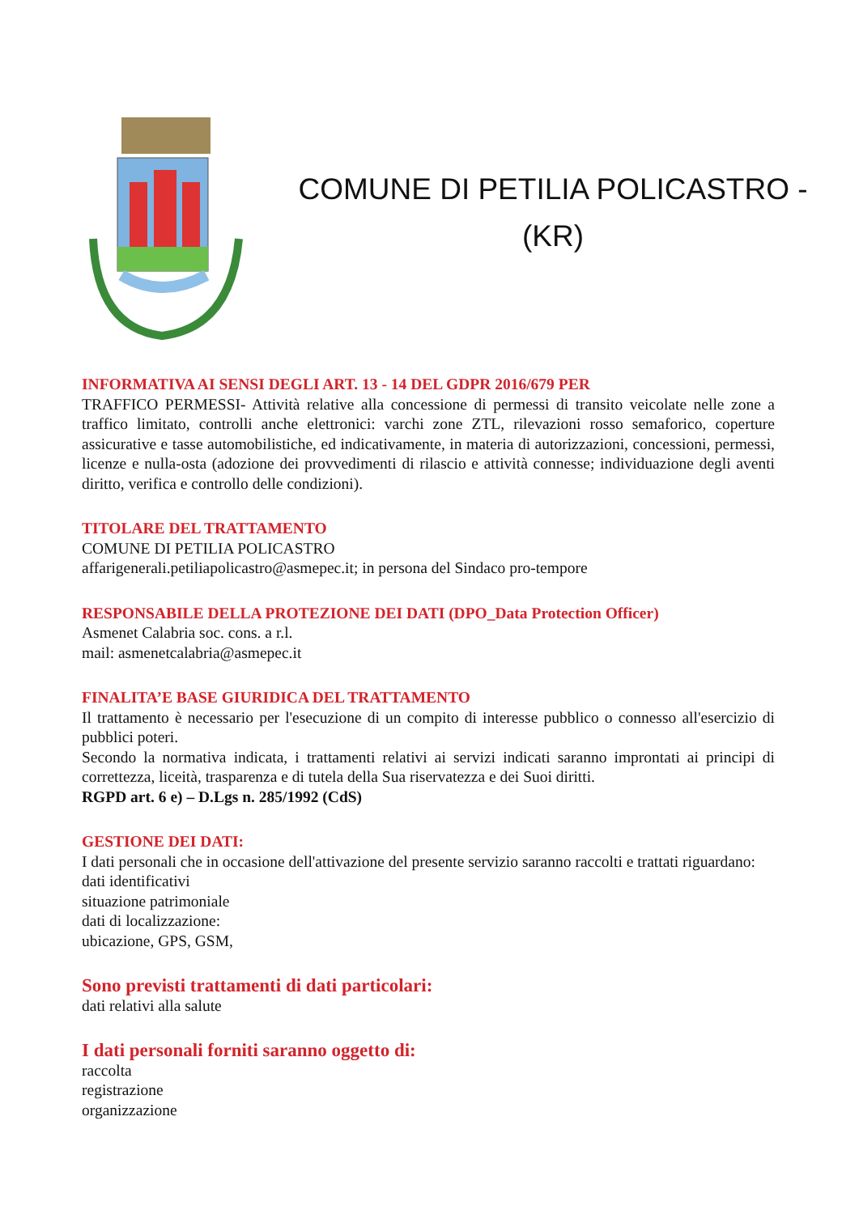COMUNE DI PETILIA POLICASTRO -
(KR)
INFORMATIVA AI SENSI DEGLI ART. 13 - 14 DEL GDPR 2016/679 PER
TRAFFICO PERMESSI- Attività relative alla concessione di permessi di transito veicolate nelle zone a traffico limitato, controlli anche elettronici: varchi zone ZTL, rilevazioni rosso semaforico, coperture assicurative e tasse automobilistiche, ed indicativamente, in materia di autorizzazioni, concessioni, permessi, licenze e nulla-osta (adozione dei provvedimenti di rilascio e attività connesse; individuazione degli aventi diritto, verifica e controllo delle condizioni).
TITOLARE DEL TRATTAMENTO
COMUNE DI PETILIA POLICASTRO
affarigenerali.petiliapolicastro@asmepec.it; in persona del Sindaco pro-tempore
RESPONSABILE DELLA PROTEZIONE DEI DATI (DPO_Data Protection Officer)
Asmenet Calabria soc. cons. a r.l.
mail: asmenetcalabria@asmepec.it
FINALITA’E BASE GIURIDICA DEL TRATTAMENTO
Il trattamento è necessario per l'esecuzione di un compito di interesse pubblico o connesso all'esercizio di pubblici poteri.
Secondo la normativa indicata, i trattamenti relativi ai servizi indicati saranno improntati ai principi di correttezza, liceità, trasparenza e di tutela della Sua riservatezza e dei Suoi diritti.
RGPD art. 6 e) – D.Lgs n. 285/1992 (CdS)
GESTIONE DEI DATI:
I dati personali che in occasione dell'attivazione del presente servizio saranno raccolti e trattati riguardano:
dati identificativi
situazione patrimoniale
dati di localizzazione:
ubicazione, GPS, GSM,
Sono previsti trattamenti di dati particolari:
dati relativi alla salute
I dati personali forniti saranno oggetto di:
raccolta
registrazione
organizzazione